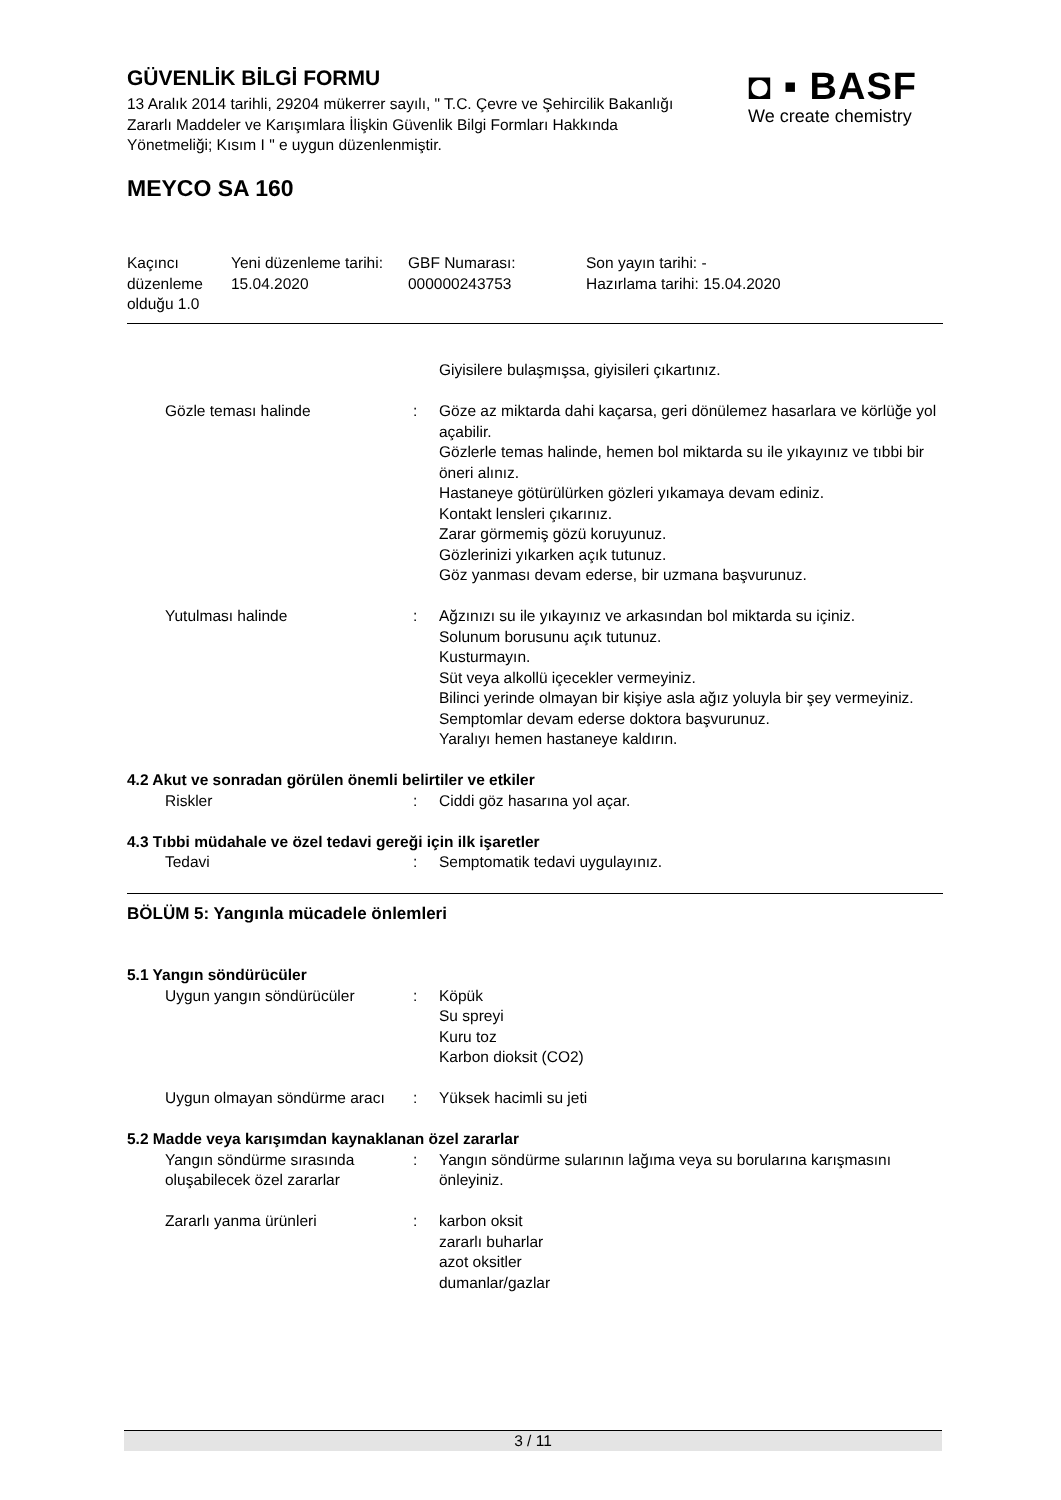GÜVENLİK BİLGİ FORMU
13 Aralık 2014 tarihli, 29204 mükerrer sayılı, " T.C. Çevre ve Şehircilik Bakanlığı Zararlı Maddeler ve Karışımlara İlişkin Güvenlik Bilgi Formları Hakkında Yönetmeliği; Kısım I " e uygun düzenlenmiştir.
◘ ▪ BASF
We create chemistry
MEYCO SA 160
| Kaçıncı düzenleme olduğu 1.0 | Yeni düzenleme tarihi: 15.04.2020 | GBF Numarası: 000000243753 | Son yayın tarihi: - Hazırlama tarihi: 15.04.2020 |
| | | Giyisilere bulaşmışsa, giyisileri çıkartınız. |
| Gözle teması halinde | : | Göze az miktarda dahi kaçarsa, geri dönülemez hasarlara ve körlüğe yol açabilir. Gözlerle temas halinde, hemen bol miktarda su ile yıkayınız ve tıbbi bir öneri alınız. Hastaneye götürülürken gözleri yıkamaya devam ediniz. Kontakt lensleri çıkarınız. Zarar görmemiş gözü koruyunuz. Gözlerinizi yıkarken açık tutunuz. Göz yanması devam ederse, bir uzmana başvurunuz. |
| Yutulması halinde | : | Ağzınızı su ile yıkayınız ve arkasından bol miktarda su içiniz. Solunum borusunu açık tutunuz. Kusturmayın. Süt veya alkollü içecekler vermeyiniz. Bilinci yerinde olmayan bir kişiye asla ağız yoluyla bir şey vermeyiniz. Semptomlar devam ederse doktora başvurunuz. Yaralıyı hemen hastaneye kaldırın. |
4.2 Akut ve sonradan görülen önemli belirtiler ve etkiler
| Riskler | : | Ciddi göz hasarına yol açar. |
4.3 Tıbbi müdahale ve özel tedavi gereği için ilk işaretler
| Tedavi | : | Semptomatik tedavi uygulayınız. |
BÖLÜM 5: Yangınla mücadele önlemleri
5.1 Yangın söndürücüler
| Uygun yangın söndürücüler | : | Köpük Su spreyi Kuru toz Karbon dioksit (CO2) |
| Uygun olmayan söndürme aracı | : | Yüksek hacimli su jeti |
5.2 Madde veya karışımdan kaynaklanan özel zararlar
| Yangın söndürme sırasında oluşabilecek özel zararlar | : | Yangın söndürme sularının lağıma veya su borularına karışmasını önleyiniz. |
| Zararlı yanma ürünleri | : | karbon oksit zararlı buharlar azot oksitler dumanlar/gazlar |
3 / 11